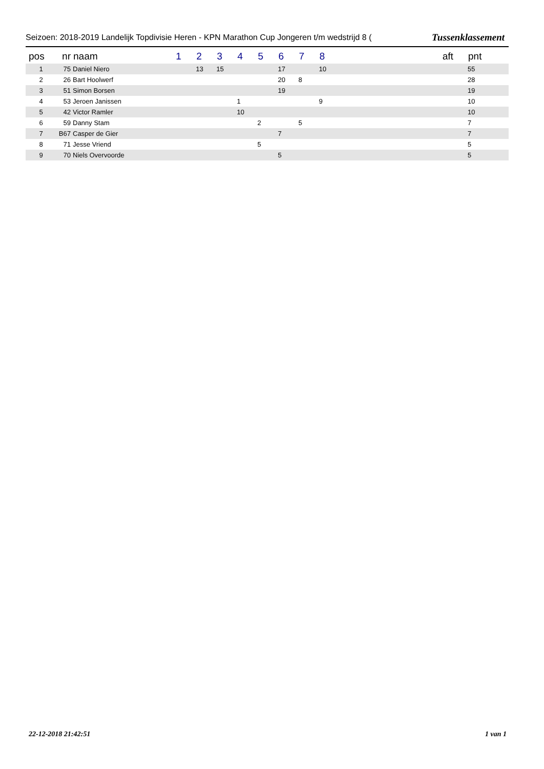Seizoen: 2018-2019 Landelijk Topdivisie Heren - KPN Marathon Cup Jongeren t/m wedstrijd 8 (Tussenklassement
| pos | nr | naam | 1 | 2 | 3 | 4 | 5 | 6 | 7 | 8 | | aft | pnt |
| --- | --- | --- | --- | --- | --- | --- | --- | --- | --- | --- | --- | --- | --- |
| 1 | 75 | Daniel Niero | | 13 | 15 | | | 17 | | 10 | | | 55 |
| 2 | 26 | Bart Hoolwerf | | | | | | 20 | 8 | | | | 28 |
| 3 | 51 | Simon Borsen | | | | | | 19 | | | | | 19 |
| 4 | 53 | Jeroen Janissen | | | | 1 | | | | 9 | | | 10 |
| 5 | 42 | Victor Ramler | | | | 10 | | | | | | | 10 |
| 6 | 59 | Danny Stam | | | | | 2 | | 5 | | | | 7 |
| 7 | B67 | Casper de Gier | | | | | | 7 | | | | | 7 |
| 8 | 71 | Jesse Vriend | | | | | 5 | | | | | | 5 |
| 9 | 70 | Niels Overvoorde | | | | | | 5 | | | | | 5 |
22-12-2018 21:42:51 1 van 1